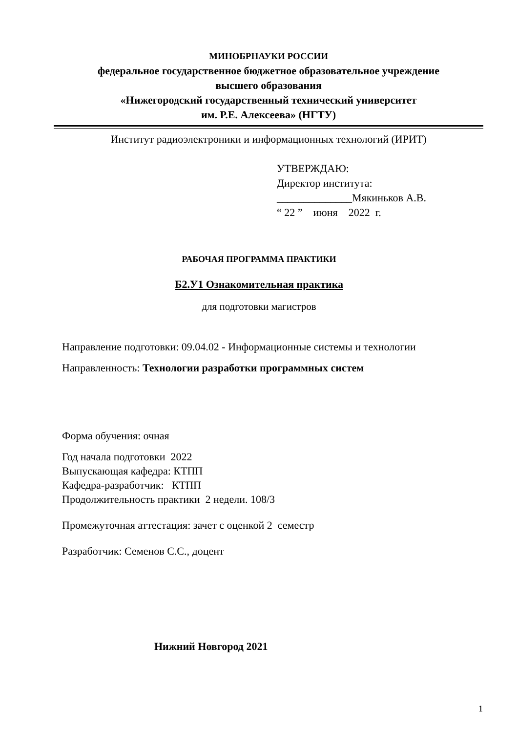МИНОБРНАУКИ РОССИИ
федеральное государственное бюджетное образовательное учреждение
высшего образования
«Нижегородский государственный технический университет
им. Р.Е. Алексеева» (НГТУ)
Институт радиоэлектроники и информационных технологий (ИРИТ)
УТВЕРЖДАЮ:
Директор института:
______________Мякиньков А.В.
“ 22 ” июня 2022 г.
РАБОЧАЯ ПРОГРАММА ПРАКТИКИ
Б2.У1 Ознакомительная практика
для подготовки магистров
Направление подготовки: 09.04.02 - Информационные системы и технологии
Направленность: Технологии разработки программных систем
Форма обучения: очная
Год начала подготовки 2022
Выпускающая кафедра: КТПП
Кафедра-разработчик: КТПП
Продолжительность практики 2 недели. 108/3
Промежуточная аттестация: зачет с оценкой 2 семестр
Разработчик: Семенов С.С., доцент
Нижний Новгород 2021
1